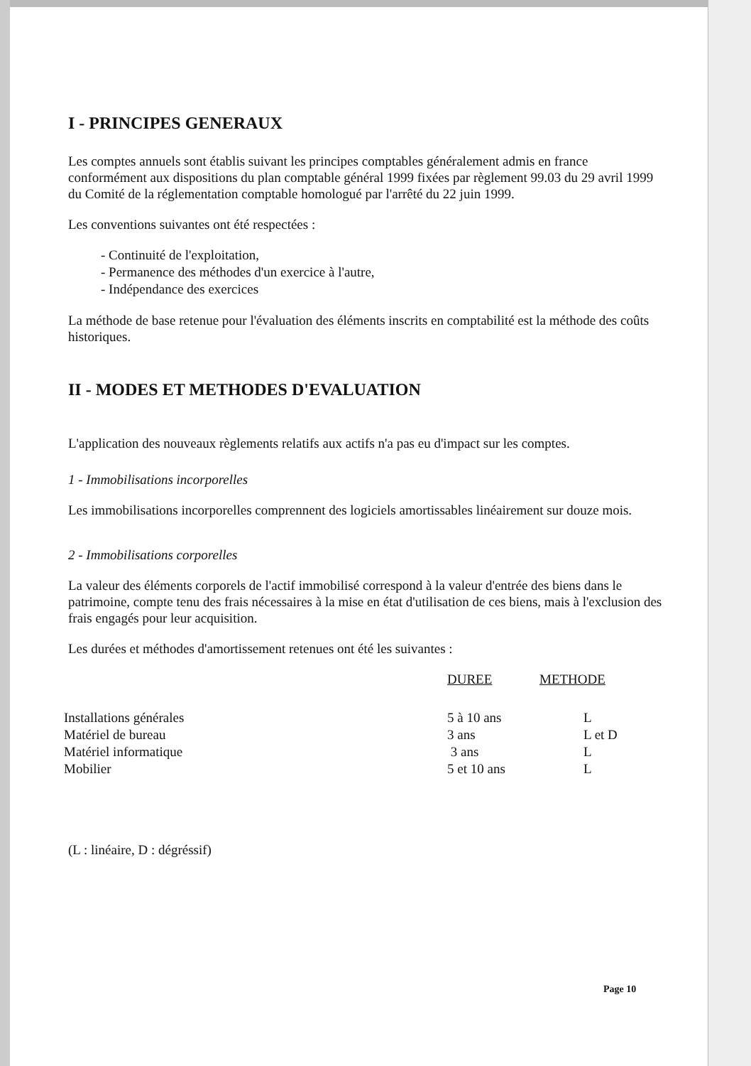I - PRINCIPES GENERAUX
Les comptes annuels sont établis suivant les principes comptables généralement admis en france conformément aux dispositions du plan comptable général 1999 fixées par règlement 99.03 du 29 avril 1999 du Comité de la réglementation comptable homologué par l'arrêté du 22 juin 1999.
Les conventions suivantes ont été respectées :
- Continuité de l'exploitation,
- Permanence des méthodes d'un exercice à l'autre,
- Indépendance des exercices
La méthode de base retenue pour l'évaluation des éléments inscrits en comptabilité est la méthode des coûts historiques.
II - MODES ET METHODES D'EVALUATION
L'application des nouveaux règlements relatifs aux actifs n'a pas eu d'impact sur les comptes.
1 - Immobilisations incorporelles
Les immobilisations incorporelles comprennent des logiciels amortissables linéairement sur douze mois.
2 - Immobilisations corporelles
La valeur des éléments corporels de l'actif immobilisé correspond à la valeur d'entrée des biens dans le patrimoine, compte tenu des frais nécessaires à la mise en état d'utilisation de ces biens, mais à l'exclusion des frais engagés pour leur acquisition.
Les durées et méthodes d'amortissement retenues ont été les suivantes :
| | DUREE | METHODE |
| --- | --- | --- |
| Installations générales | 5 à 10 ans | L |
| Matériel de bureau | 3 ans | L et D |
| Matériel informatique | 3 ans | L |
| Mobilier | 5 et 10 ans | L |
(L : linéaire, D : dégréssif)
Page 10